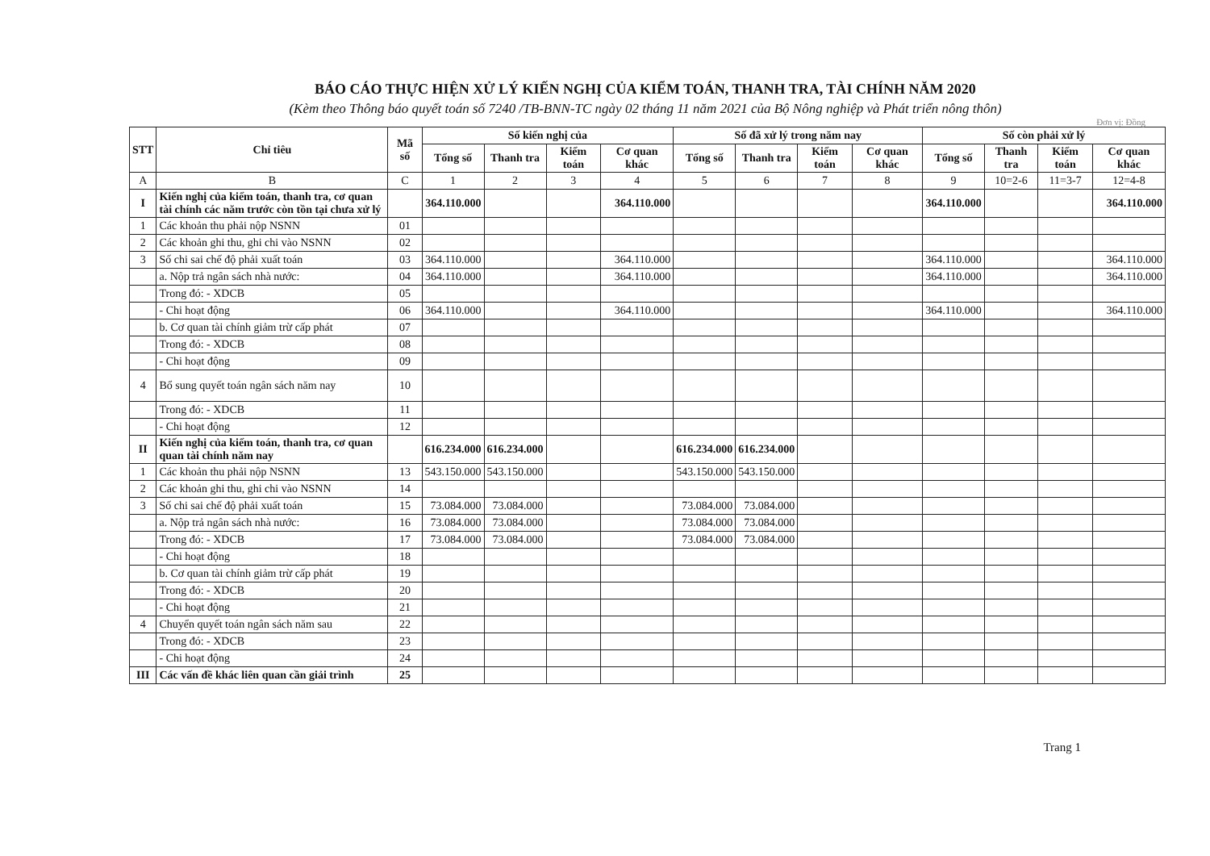BÁO CÁO THỰC HIỆN XỬ LÝ KIẾN NGHỊ CỦA KIỂM TOÁN, THANH TRA, TÀI CHÍNH NĂM 2020
(Kèm theo Thông báo quyết toán số 7240 /TB-BNN-TC ngày 02 tháng 11 năm 2021 của Bộ Nông nghiệp và Phát triển nông thôn)
Đơn vị: Đồng
| STT | Chỉ tiêu | Mã số | Số kiến nghị của | | | | Số đã xử lý trong năm nay | | | | Số còn phải xử lý | | | |
| --- | --- | --- | --- | --- | --- | --- | --- | --- | --- | --- | --- | --- | --- | --- |
| | | | Tổng số | Thanh tra | Kiểm toán | Cơ quan khác | Tổng số | Thanh tra | Kiểm toán | Cơ quan khác | Tổng số | Thanh tra | Kiểm toán | Cơ quan khác |
| A | B | C | 1 | 2 | 3 | 4 | 5 | 6 | 7 | 8 | 9 | 10=2-6 | 11=3-7 | 12=4-8 |
| I | Kiến nghị của kiểm toán, thanh tra, cơ quan tài chính các năm trước còn tồn tại chưa xử lý | | 364.110.000 | | | 364.110.000 | | | | | 364.110.000 | | | 364.110.000 |
| 1 | Các khoản thu phải nộp NSNN | 01 | | | | | | | | | | | | |
| 2 | Các khoản ghi thu, ghi chi vào NSNN | 02 | | | | | | | | | | | | |
| 3 | Số chi sai chế độ phải xuất toán | 03 | 364.110.000 | | | 364.110.000 | | | | | 364.110.000 | | | 364.110.000 |
| | a. Nộp trả ngân sách nhà nước: | 04 | 364.110.000 | | | 364.110.000 | | | | | 364.110.000 | | | 364.110.000 |
| | Trong đó: - XDCB | 05 | | | | | | | | | | | | |
| | - Chi hoạt động | 06 | 364.110.000 | | | 364.110.000 | | | | | 364.110.000 | | | 364.110.000 |
| | b. Cơ quan tài chính giảm trừ cấp phát | 07 | | | | | | | | | | | | |
| | Trong đó: - XDCB | 08 | | | | | | | | | | | | |
| | - Chi hoạt động | 09 | | | | | | | | | | | | |
| 4 | Bổ sung quyết toán ngân sách năm nay | 10 | | | | | | | | | | | | |
| | Trong đó: - XDCB | 11 | | | | | | | | | | | | |
| | - Chi hoạt động | 12 | | | | | | | | | | | | |
| II | Kiến nghị của kiểm toán, thanh tra, cơ quan quan tài chính năm nay | | 616.234.000 | 616.234.000 | | | 616.234.000 | 616.234.000 | | | | | | |
| 1 | Các khoản thu phải nộp NSNN | 13 | 543.150.000 | 543.150.000 | | | 543.150.000 | 543.150.000 | | | | | | |
| 2 | Các khoản ghi thu, ghi chi vào NSNN | 14 | | | | | | | | | | | | |
| 3 | Số chi sai chế độ phải xuất toán | 15 | 73.084.000 | 73.084.000 | | | 73.084.000 | 73.084.000 | | | | | | |
| | a. Nộp trả ngân sách nhà nước: | 16 | 73.084.000 | 73.084.000 | | | 73.084.000 | 73.084.000 | | | | | | |
| | Trong đó: - XDCB | 17 | 73.084.000 | 73.084.000 | | | 73.084.000 | 73.084.000 | | | | | | |
| | - Chi hoạt động | 18 | | | | | | | | | | | | |
| | b. Cơ quan tài chính giảm trừ cấp phát | 19 | | | | | | | | | | | | |
| | Trong đó: - XDCB | 20 | | | | | | | | | | | | |
| | - Chi hoạt động | 21 | | | | | | | | | | | | |
| 4 | Chuyển quyết toán ngân sách năm sau | 22 | | | | | | | | | | | | |
| | Trong đó: - XDCB | 23 | | | | | | | | | | | | |
| | - Chi hoạt động | 24 | | | | | | | | | | | | |
| III | Các vấn đề khác liên quan cần giải trình | 25 | | | | | | | | | | | | |
Trang 1